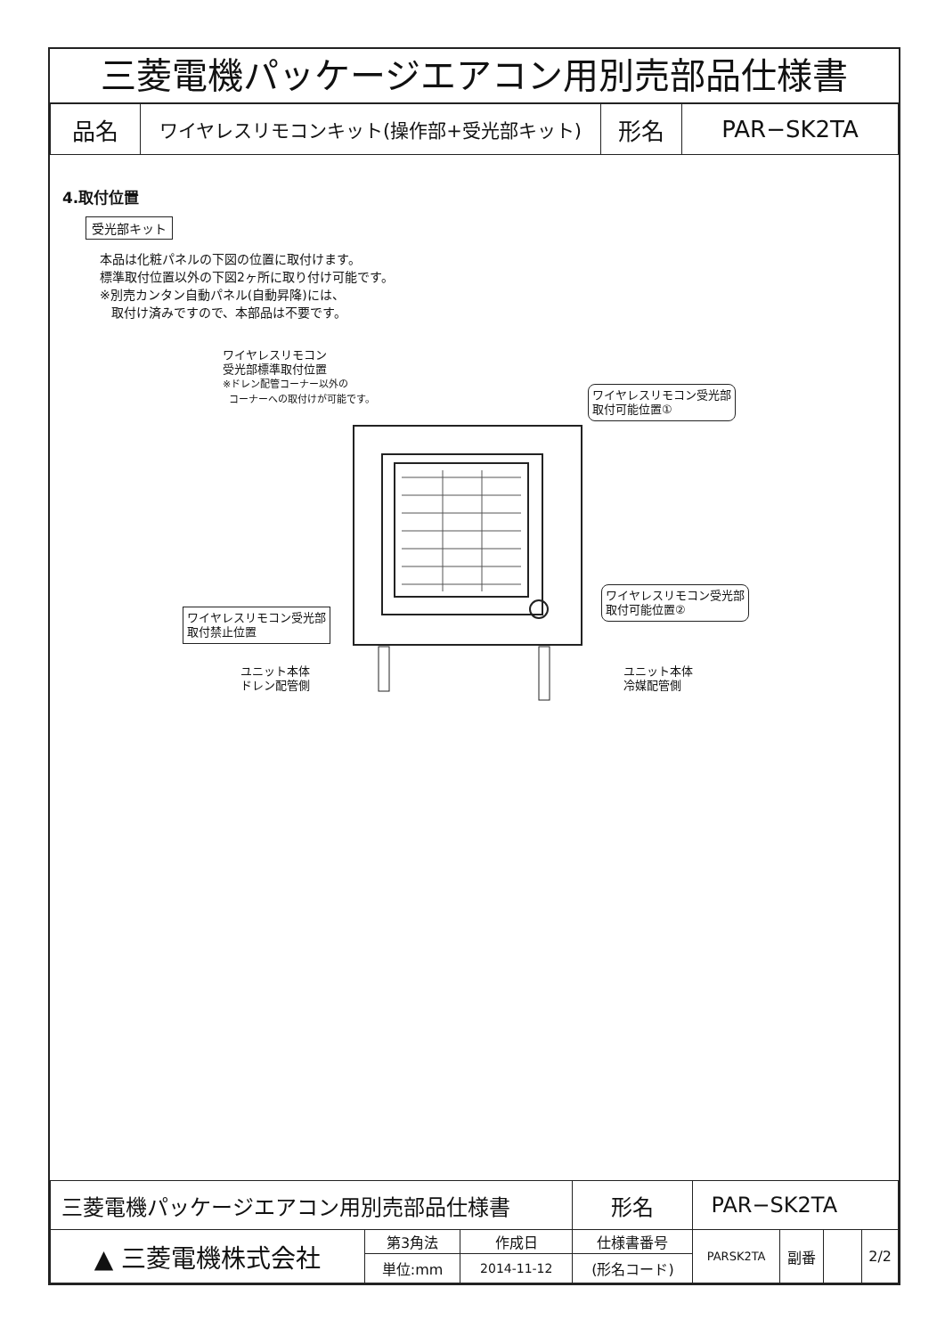三菱電機パッケージエアコン用別売部品仕様書
| 品名 | ワイヤレスリモコンキット(操作部+受光部キット) | 形名 | PAR−SK2TA |
4.取付位置
受光部キット
本品は化粧パネルの下図の位置に取付けます。
標準取付位置以外の下図2ヶ所に取り付け可能です。
※別売カンタン自動パネル(自動昇降)には、
取付け済みですので、本部品は不要です。
ワイヤレスリモコン
受光部標準取付位置
※ドレン配管コーナー以外の
コーナーへの取付けが可能です。
ワイヤレスリモコン受光部
取付可能位置①
ワイヤレスリモコン受光部
取付禁止位置
ワイヤレスリモコン受光部
取付可能位置②
ユニット本体
ドレン配管側
ユニット本体
冷媒配管側
| 三菱電機パッケージエアコン用別売部品仕様書 | | | 形名 | PAR−SK2TA | | | |
| ▲ 三菱電機株式会社 | 第3角法 | 作成日 | 仕様書番号 | PARSK2TA | 副番 | | 2/2 |
| | 単位:mm | 2014-11-12 | (形名コード) | | | | |